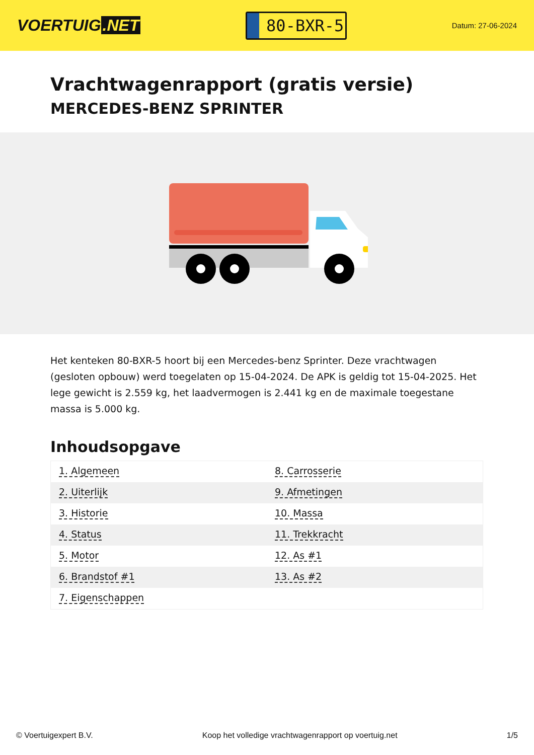VOERTUIG.NET
80-BXR-5
Datum: 27-06-2024
Vrachtwagenrapport (gratis versie)
MERCEDES-BENZ SPRINTER
Het kenteken 80-BXR-5 hoort bij een Mercedes-benz Sprinter. Deze vrachtwagen (gesloten opbouw) werd toegelaten op 15-04-2024. De APK is geldig tot 15-04-2025. Het lege gewicht is 2.559 kg, het laadvermogen is 2.441 kg en de maximale toegestane massa is 5.000 kg.
Inhoudsopgave
| 1. Algemeen | 8. Carrosserie |
| 2. Uiterlijk | 9. Afmetingen |
| 3. Historie | 10. Massa |
| 4. Status | 11. Trekkracht |
| 5. Motor | 12. As #1 |
| 6. Brandstof #1 | 13. As #2 |
| 7. Eigenschappen | |
© Voertuigexpert B.V. Koop het volledige vrachtwagenrapport op voertuig.net
1/5